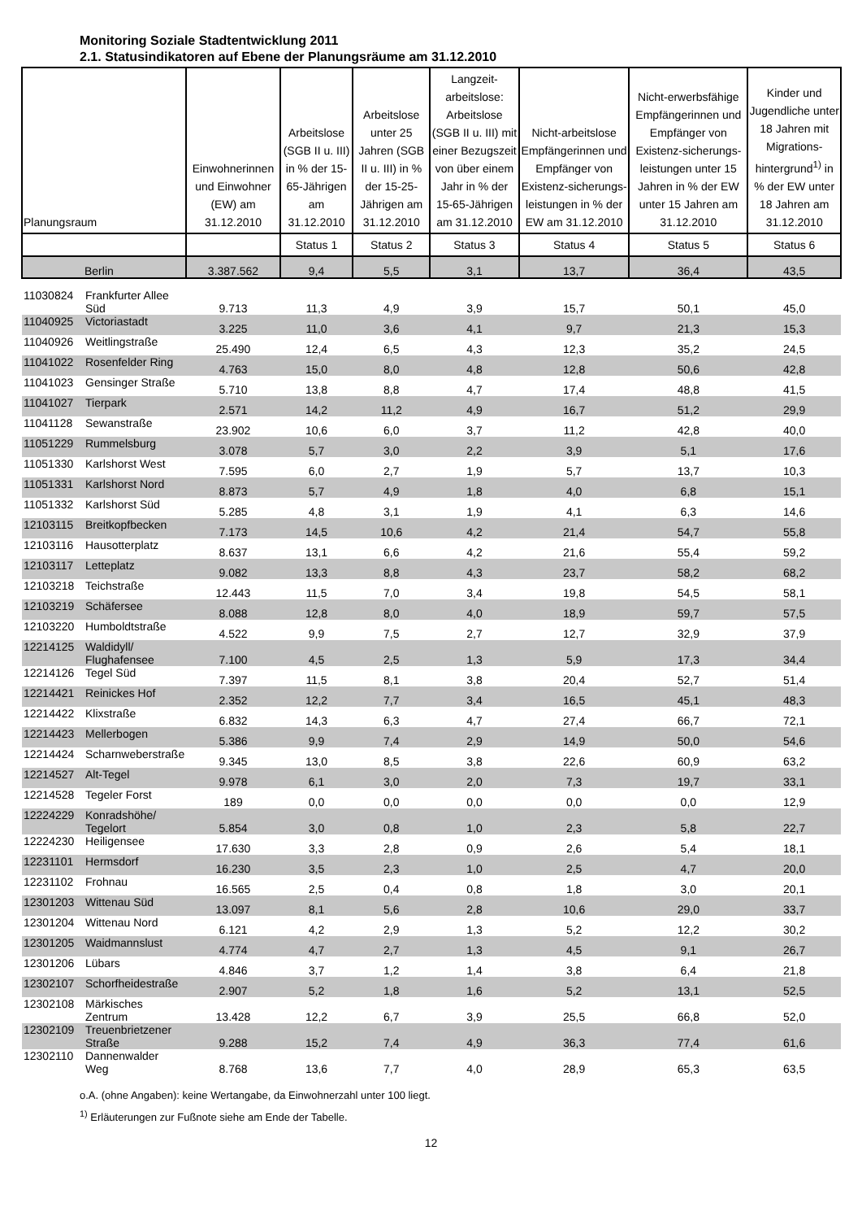Monitoring Soziale Stadtentwicklung 2011
2.1. Statusindikatoren auf Ebene der Planungsräume am 31.12.2010
| Planungsraum | | Einwohnerinnen und Einwohner (EW) am 31.12.2010 | Arbeitslose (SGB II u. III) in % der 15-65-Jährigen am 31.12.2010 | Arbeitslose unter 25 Jahren (SGB II u. III) in % der 15-25-Jährigen am 31.12.2010 | Langzeit-arbeitslose: Arbeitslose (SGB II u. III) mit einer Bezugszeit von über einem Jahr in % der 15-65-Jährigen am 31.12.2010 | Nicht-arbeitslose Empfängerinnen und Empfänger von Existenz-sicherungs-leistungen in % der EW am 31.12.2010 | Nicht-erwerbsfähige Empfängerinnen und Empfänger von Existenz-sicherungs-leistungen unter 15 Jahren in % der EW unter 15 Jahren am 31.12.2010 | Kinder und Jugendliche unter 18 Jahren mit Migrations-hintergrund<sup>1)</sup> in % der EW unter 18 Jahren am 31.12.2010 |
| --- | --- | --- | --- | --- | --- | --- | --- | --- |
| | | | Status 1 | Status 2 | Status 3 | Status 4 | Status 5 | Status 6 |
| Berlin | | 3.387.562 | 9,4 | 5,5 | 3,1 | 13,7 | 36,4 | 43,5 |
| 11030824 | Frankfurter Allee Süd | 9.713 | 11,3 | 4,9 | 3,9 | 15,7 | 50,1 | 45,0 |
| 11040925 | Victoriastadt | 3.225 | 11,0 | 3,6 | 4,1 | 9,7 | 21,3 | 15,3 |
| 11040926 | Weitlingstraße | 25.490 | 12,4 | 6,5 | 4,3 | 12,3 | 35,2 | 24,5 |
| 11041022 | Rosenfelder Ring | 4.763 | 15,0 | 8,0 | 4,8 | 12,8 | 50,6 | 42,8 |
| 11041023 | Gensinger Straße | 5.710 | 13,8 | 8,8 | 4,7 | 17,4 | 48,8 | 41,5 |
| 11041027 | Tierpark | 2.571 | 14,2 | 11,2 | 4,9 | 16,7 | 51,2 | 29,9 |
| 11041128 | Sewanstraße | 23.902 | 10,6 | 6,0 | 3,7 | 11,2 | 42,8 | 40,0 |
| 11051229 | Rummelsburg | 3.078 | 5,7 | 3,0 | 2,2 | 3,9 | 5,1 | 17,6 |
| 11051330 | Karlshorst West | 7.595 | 6,0 | 2,7 | 1,9 | 5,7 | 13,7 | 10,3 |
| 11051331 | Karlshorst Nord | 8.873 | 5,7 | 4,9 | 1,8 | 4,0 | 6,8 | 15,1 |
| 11051332 | Karlshorst Süd | 5.285 | 4,8 | 3,1 | 1,9 | 4,1 | 6,3 | 14,6 |
| 12103115 | Breitkopfbecken | 7.173 | 14,5 | 10,6 | 4,2 | 21,4 | 54,7 | 55,8 |
| 12103116 | Hausotterplatz | 8.637 | 13,1 | 6,6 | 4,2 | 21,6 | 55,4 | 59,2 |
| 12103117 | Letteplatz | 9.082 | 13,3 | 8,8 | 4,3 | 23,7 | 58,2 | 68,2 |
| 12103218 | Teichstraße | 12.443 | 11,5 | 7,0 | 3,4 | 19,8 | 54,5 | 58,1 |
| 12103219 | Schäfersee | 8.088 | 12,8 | 8,0 | 4,0 | 18,9 | 59,7 | 57,5 |
| 12103220 | Humboldtstraße | 4.522 | 9,9 | 7,5 | 2,7 | 12,7 | 32,9 | 37,9 |
| 12214125 | Waldidyll/ Flughafensee | 7.100 | 4,5 | 2,5 | 1,3 | 5,9 | 17,3 | 34,4 |
| 12214126 | Tegel Süd | 7.397 | 11,5 | 8,1 | 3,8 | 20,4 | 52,7 | 51,4 |
| 12214421 | Reinickes Hof | 2.352 | 12,2 | 7,7 | 3,4 | 16,5 | 45,1 | 48,3 |
| 12214422 | Klixstraße | 6.832 | 14,3 | 6,3 | 4,7 | 27,4 | 66,7 | 72,1 |
| 12214423 | Mellerbogen | 5.386 | 9,9 | 7,4 | 2,9 | 14,9 | 50,0 | 54,6 |
| 12214424 | Scharnweberstraße | 9.345 | 13,0 | 8,5 | 3,8 | 22,6 | 60,9 | 63,2 |
| 12214527 | Alt-Tegel | 9.978 | 6,1 | 3,0 | 2,0 | 7,3 | 19,7 | 33,1 |
| 12214528 | Tegeler Forst | 189 | 0,0 | 0,0 | 0,0 | 0,0 | 0,0 | 12,9 |
| 12224229 | Konradshöhe/ Tegelort | 5.854 | 3,0 | 0,8 | 1,0 | 2,3 | 5,8 | 22,7 |
| 12224230 | Heiligensee | 17.630 | 3,3 | 2,8 | 0,9 | 2,6 | 5,4 | 18,1 |
| 12231101 | Hermsdorf | 16.230 | 3,5 | 2,3 | 1,0 | 2,5 | 4,7 | 20,0 |
| 12231102 | Frohnau | 16.565 | 2,5 | 0,4 | 0,8 | 1,8 | 3,0 | 20,1 |
| 12301203 | Wittenau Süd | 13.097 | 8,1 | 5,6 | 2,8 | 10,6 | 29,0 | 33,7 |
| 12301204 | Wittenau Nord | 6.121 | 4,2 | 2,9 | 1,3 | 5,2 | 12,2 | 30,2 |
| 12301205 | Waidmannslust | 4.774 | 4,7 | 2,7 | 1,3 | 4,5 | 9,1 | 26,7 |
| 12301206 | Lübars | 4.846 | 3,7 | 1,2 | 1,4 | 3,8 | 6,4 | 21,8 |
| 12302107 | Schorfheidestraße | 2.907 | 5,2 | 1,8 | 1,6 | 5,2 | 13,1 | 52,5 |
| 12302108 | Märkisches Zentrum | 13.428 | 12,2 | 6,7 | 3,9 | 25,5 | 66,8 | 52,0 |
| 12302109 | Treuenbrietzener Straße | 9.288 | 15,2 | 7,4 | 4,9 | 36,3 | 77,4 | 61,6 |
| 12302110 | Dannenwalder Weg | 8.768 | 13,6 | 7,7 | 4,0 | 28,9 | 65,3 | 63,5 |
o.A. (ohne Angaben): keine Wertangabe, da Einwohnerzahl unter 100 liegt.
<sup>1)</sup> Erläuterungen zur Fußnote siehe am Ende der Tabelle.
12